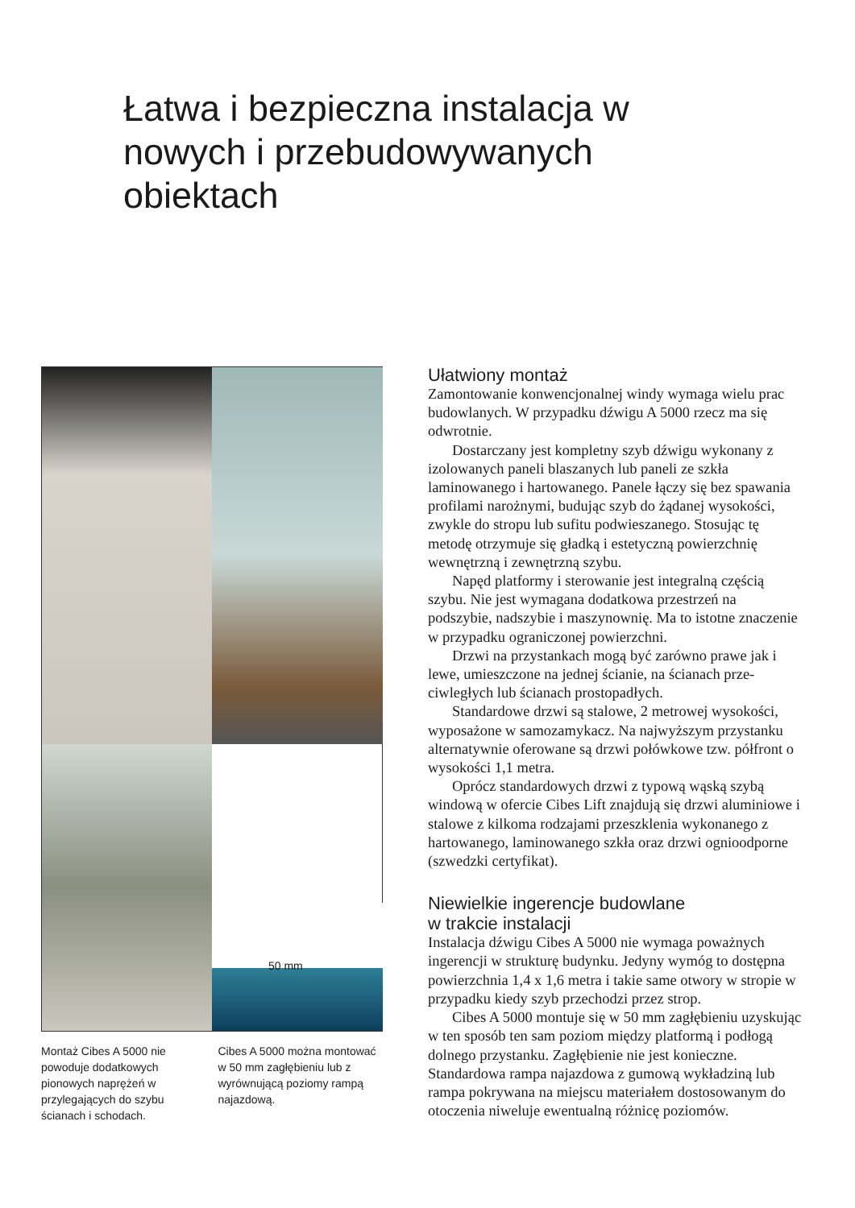Łatwa i bezpieczna instalacja w nowych i przebudowywanych obiektach
50 mm
Montaż Cibes A 5000 nie powoduje dodatkowych pionowych naprężeń w przylegających do szybu ścianach i schodach.
Cibes A 5000 można mon­tować w 50 mm zagłębieniu lub z wyrównującą poziomy rampą najazdową.
Ułatwiony montaż
Zamontowanie konwencjonalnej windy wymaga wielu prac budowlanych. W przypadku dźwigu A 5000 rzecz ma się odwrotnie.
Dostarczany jest kompletny szyb dźwigu wykonany z izolowanych paneli blaszanych lub paneli ze szkła laminowanego i hartowanego. Panele łączy się bez spawania profilami narożnymi, budując szyb do żądanej wysokości, zwykle do stropu lub sufitu podwieszanego. Stosując tę metodę otrzymuje się gładką i estetyczną powierzchnię wewnętrzną i zewnętrzną szybu.
Napęd platformy i sterowanie jest integralną częścią szybu. Nie jest wymagana dodatkowa przestrzeń na podszybie, nadszybie i maszynownię. Ma to istotne znaczenie w przypadku ograniczonej powierzchni.
Drzwi na przystankach mogą być zarówno prawe jak i lewe, umieszczone na jednej ścianie, na ścianach prze­ciwległych lub ścianach prostopadłych.
Standardowe drzwi są stalowe, 2 metrowej wysokości, wyposażone w samozamykacz. Na najwyższym przys­tanku alternatywnie oferowane są drzwi połówkowe tzw. półfront o wysokości 1,1 metra.
Oprócz standardowych drzwi z typową wąską szybą windową w ofercie Cibes Lift znajdują się drzwi aluminiowe i stalowe z kilkoma rodzajami przeszklenia wykonanego z hartowanego, laminowanego szkła oraz drzwi ognioodporne (szwedzki certyfikat).
Niewielkie ingerencje budowlane
w trakcie instalacji
Instalacja dźwigu Cibes A 5000 nie wymaga poważnych ingerencji w strukturę budynku. Jedyny wymóg to dostępna powierzchnia 1,4 x 1,6 metra i takie same otwory w stropie w przypadku kiedy szyb przechodzi przez strop.
Cibes A 5000 montuje się w 50 mm zagłębieniu uzyskując w ten sposób ten sam poziom między plat­formą i podłogą dolnego przystanku. Zagłębienie nie jest konieczne. Standardowa rampa najazdowa z gumową wykładziną lub rampa pokrywana na miejscu materia­łem dostosowanym do otoczenia niweluje ewentualną różnicę poziomów.